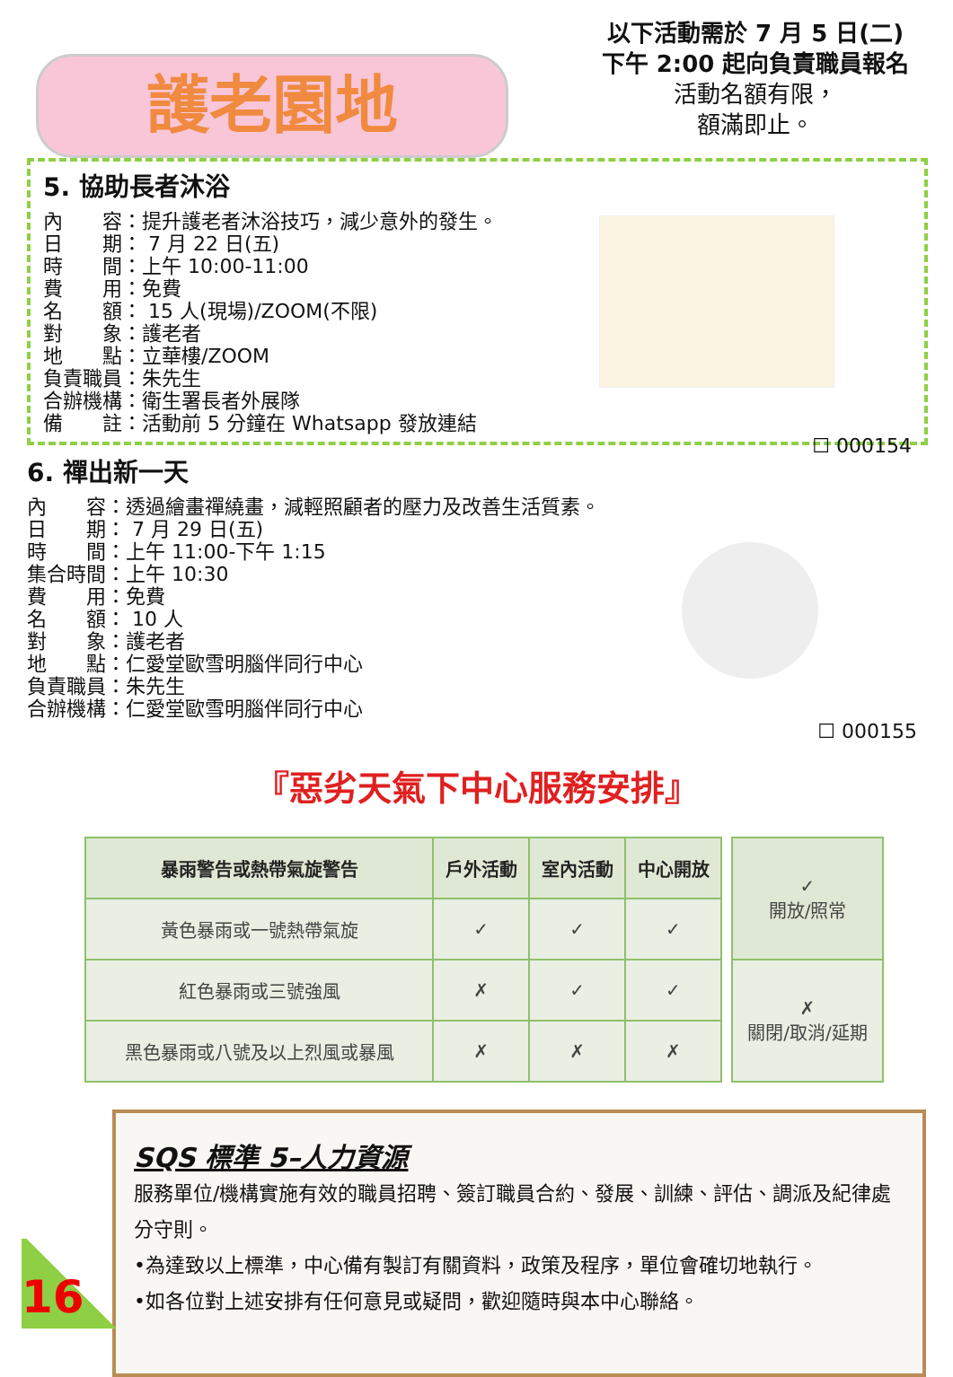護老園地
以下活動需於 7 月 5 日(二)
下午 2:00 起向負責職員報名
活動名額有限，
額滿即止。
5. 協助長者沐浴
內　　容：提升護老者沐浴技巧，減少意外的發生。
日　　期： 7 月 22 日(五)
時　　間：上午 10:00-11:00
費　　用：免費
名　　額： 15 人(現場)/ZOOM(不限)
對　　象：護老者
地　　點：立華樓/ZOOM
負責職員：朱先生
合辦機構：衛生署長者外展隊
備　　註：活動前 5 分鐘在 Whatsapp 發放連結
☐ 000154
6. 禪出新一天
內　　容：透過繪畫禪繞畫，減輕照顧者的壓力及改善生活質素。
日　　期： 7 月 29 日(五)
時　　間：上午 11:00-下午 1:15
集合時間：上午 10:30
費　　用：免費
名　　額： 10 人
對　　象：護老者
地　　點：仁愛堂歐雪明腦伴同行中心
負責職員：朱先生
合辦機構：仁愛堂歐雪明腦伴同行中心
☐ 000155
『惡劣天氣下中心服務安排』
| 暴雨警告或熱帶氣旋警告 | 戶外活動 | 室內活動 | 中心開放 |
| --- | --- | --- | --- |
| 黃色暴雨或一號熱帶氣旋 | ✓ | ✓ | ✓ |
| 紅色暴雨或三號強風 | ✗ | ✓ | ✓ |
| 黑色暴雨或八號及以上烈風或暴風 | ✗ | ✗ | ✗ |
| ✓ 開放/照常 |
| ✗ 關閉/取消/延期 |
SQS 標準 5–人力資源
服務單位/機構實施有效的職員招聘、簽訂職員合約、發展、訓練、評估、調派及紀律處分守則。
•為達致以上標準，中心備有製訂有關資料，政策及程序，單位會確切地執行。
•如各位對上述安排有任何意見或疑問，歡迎隨時與本中心聯絡。
16